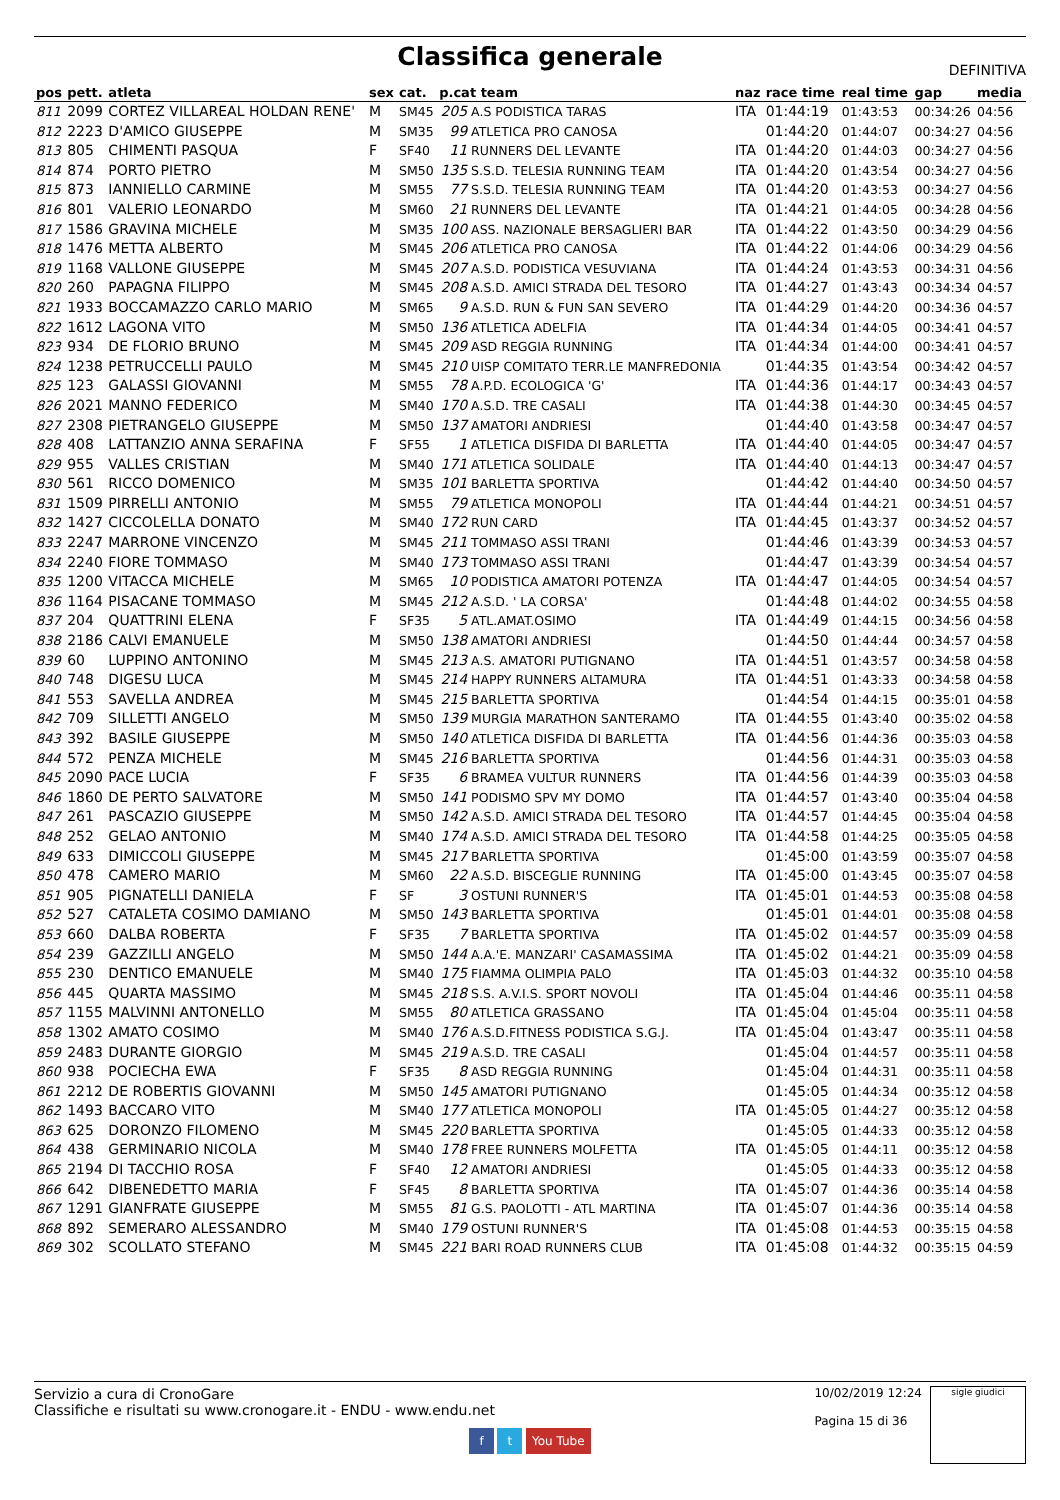Classifica generale
DEFINITIVA
| pos | pett. | atleta | sex | cat. | p.cat team | | naz | race time | real time | gap | media |
| --- | --- | --- | --- | --- | --- | --- | --- | --- | --- | --- | --- |
| 811 | 2099 | CORTEZ VILLAREAL HOLDAN RENE' | M | SM45 | 205 | A.S PODISTICA TARAS | ITA | 01:44:19 | 01:43:53 | 00:34:26 | 04:56 |
| 812 | 2223 | D'AMICO GIUSEPPE | M | SM35 | 99 | ATLETICA PRO CANOSA | | 01:44:20 | 01:44:07 | 00:34:27 | 04:56 |
| 813 | 805 | CHIMENTI PASQUA | F | SF40 | 11 | RUNNERS DEL LEVANTE | ITA | 01:44:20 | 01:44:03 | 00:34:27 | 04:56 |
| 814 | 874 | PORTO PIETRO | M | SM50 | 135 | S.S.D. TELESIA RUNNING TEAM | ITA | 01:44:20 | 01:43:54 | 00:34:27 | 04:56 |
| 815 | 873 | IANNIELLO CARMINE | M | SM55 | 77 | S.S.D. TELESIA RUNNING TEAM | ITA | 01:44:20 | 01:43:53 | 00:34:27 | 04:56 |
| 816 | 801 | VALERIO LEONARDO | M | SM60 | 21 | RUNNERS DEL LEVANTE | ITA | 01:44:21 | 01:44:05 | 00:34:28 | 04:56 |
| 817 | 1586 | GRAVINA MICHELE | M | SM35 | 100 | ASS. NAZIONALE BERSAGLIERI BAR | ITA | 01:44:22 | 01:43:50 | 00:34:29 | 04:56 |
| 818 | 1476 | METTA ALBERTO | M | SM45 | 206 | ATLETICA PRO CANOSA | ITA | 01:44:22 | 01:44:06 | 00:34:29 | 04:56 |
| 819 | 1168 | VALLONE GIUSEPPE | M | SM45 | 207 | A.S.D. PODISTICA VESUVIANA | ITA | 01:44:24 | 01:43:53 | 00:34:31 | 04:56 |
| 820 | 260 | PAPAGNA FILIPPO | M | SM45 | 208 | A.S.D. AMICI STRADA DEL TESORO | ITA | 01:44:27 | 01:43:43 | 00:34:34 | 04:57 |
| 821 | 1933 | BOCCAMAZZO CARLO MARIO | M | SM65 | 9 | A.S.D. RUN & FUN SAN SEVERO | ITA | 01:44:29 | 01:44:20 | 00:34:36 | 04:57 |
| 822 | 1612 | LAGONA VITO | M | SM50 | 136 | ATLETICA ADELFIA | ITA | 01:44:34 | 01:44:05 | 00:34:41 | 04:57 |
| 823 | 934 | DE FLORIO BRUNO | M | SM45 | 209 | ASD REGGIA RUNNING | ITA | 01:44:34 | 01:44:00 | 00:34:41 | 04:57 |
| 824 | 1238 | PETRUCCELLI PAULO | M | SM45 | 210 | UISP COMITATO TERR.LE MANFREDONIA | | 01:44:35 | 01:43:54 | 00:34:42 | 04:57 |
| 825 | 123 | GALASSI GIOVANNI | M | SM55 | 78 | A.P.D. ECOLOGICA 'G' | ITA | 01:44:36 | 01:44:17 | 00:34:43 | 04:57 |
| 826 | 2021 | MANNO FEDERICO | M | SM40 | 170 | A.S.D. TRE CASALI | ITA | 01:44:38 | 01:44:30 | 00:34:45 | 04:57 |
| 827 | 2308 | PIETRANGELO GIUSEPPE | M | SM50 | 137 | AMATORI ANDRIESI | | 01:44:40 | 01:43:58 | 00:34:47 | 04:57 |
| 828 | 408 | LATTANZIO ANNA SERAFINA | F | SF55 | 1 | ATLETICA DISFIDA DI BARLETTA | ITA | 01:44:40 | 01:44:05 | 00:34:47 | 04:57 |
| 829 | 955 | VALLES CRISTIAN | M | SM40 | 171 | ATLETICA SOLIDALE | ITA | 01:44:40 | 01:44:13 | 00:34:47 | 04:57 |
| 830 | 561 | RICCO DOMENICO | M | SM35 | 101 | BARLETTA SPORTIVA | | 01:44:42 | 01:44:40 | 00:34:50 | 04:57 |
| 831 | 1509 | PIRRELLI ANTONIO | M | SM55 | 79 | ATLETICA MONOPOLI | ITA | 01:44:44 | 01:44:21 | 00:34:51 | 04:57 |
| 832 | 1427 | CICCOLELLA DONATO | M | SM40 | 172 | RUN CARD | ITA | 01:44:45 | 01:43:37 | 00:34:52 | 04:57 |
| 833 | 2247 | MARRONE VINCENZO | M | SM45 | 211 | TOMMASO ASSI TRANI | | 01:44:46 | 01:43:39 | 00:34:53 | 04:57 |
| 834 | 2240 | FIORE TOMMASO | M | SM40 | 173 | TOMMASO ASSI TRANI | | 01:44:47 | 01:43:39 | 00:34:54 | 04:57 |
| 835 | 1200 | VITACCA MICHELE | M | SM65 | 10 | PODISTICA AMATORI POTENZA | ITA | 01:44:47 | 01:44:05 | 00:34:54 | 04:57 |
| 836 | 1164 | PISACANE TOMMASO | M | SM45 | 212 | A.S.D. ' LA CORSA' | | 01:44:48 | 01:44:02 | 00:34:55 | 04:58 |
| 837 | 204 | QUATTRINI ELENA | F | SF35 | 5 | ATL.AMAT.OSIMO | ITA | 01:44:49 | 01:44:15 | 00:34:56 | 04:58 |
| 838 | 2186 | CALVI EMANUELE | M | SM50 | 138 | AMATORI ANDRIESI | | 01:44:50 | 01:44:44 | 00:34:57 | 04:58 |
| 839 | 60 | LUPPINO ANTONINO | M | SM45 | 213 | A.S. AMATORI PUTIGNANO | ITA | 01:44:51 | 01:43:57 | 00:34:58 | 04:58 |
| 840 | 748 | DIGESU LUCA | M | SM45 | 214 | HAPPY RUNNERS ALTAMURA | ITA | 01:44:51 | 01:43:33 | 00:34:58 | 04:58 |
| 841 | 553 | SAVELLA ANDREA | M | SM45 | 215 | BARLETTA SPORTIVA | | 01:44:54 | 01:44:15 | 00:35:01 | 04:58 |
| 842 | 709 | SILLETTI ANGELO | M | SM50 | 139 | MURGIA MARATHON SANTERAMO | ITA | 01:44:55 | 01:43:40 | 00:35:02 | 04:58 |
| 843 | 392 | BASILE GIUSEPPE | M | SM50 | 140 | ATLETICA DISFIDA DI BARLETTA | ITA | 01:44:56 | 01:44:36 | 00:35:03 | 04:58 |
| 844 | 572 | PENZA MICHELE | M | SM45 | 216 | BARLETTA SPORTIVA | | 01:44:56 | 01:44:31 | 00:35:03 | 04:58 |
| 845 | 2090 | PACE LUCIA | F | SF35 | 6 | BRAMEA VULTUR RUNNERS | ITA | 01:44:56 | 01:44:39 | 00:35:03 | 04:58 |
| 846 | 1860 | DE PERTO SALVATORE | M | SM50 | 141 | PODISMO SPV MY DOMO | ITA | 01:44:57 | 01:43:40 | 00:35:04 | 04:58 |
| 847 | 261 | PASCAZIO GIUSEPPE | M | SM50 | 142 | A.S.D. AMICI STRADA DEL TESORO | ITA | 01:44:57 | 01:44:45 | 00:35:04 | 04:58 |
| 848 | 252 | GELAO ANTONIO | M | SM40 | 174 | A.S.D. AMICI STRADA DEL TESORO | ITA | 01:44:58 | 01:44:25 | 00:35:05 | 04:58 |
| 849 | 633 | DIMICCOLI GIUSEPPE | M | SM45 | 217 | BARLETTA SPORTIVA | | 01:45:00 | 01:43:59 | 00:35:07 | 04:58 |
| 850 | 478 | CAMERO MARIO | M | SM60 | 22 | A.S.D. BISCEGLIE RUNNING | ITA | 01:45:00 | 01:43:45 | 00:35:07 | 04:58 |
| 851 | 905 | PIGNATELLI DANIELA | F | SF | 3 | OSTUNI RUNNER'S | ITA | 01:45:01 | 01:44:53 | 00:35:08 | 04:58 |
| 852 | 527 | CATALETA COSIMO DAMIANO | M | SM50 | 143 | BARLETTA SPORTIVA | | 01:45:01 | 01:44:01 | 00:35:08 | 04:58 |
| 853 | 660 | DALBA ROBERTA | F | SF35 | 7 | BARLETTA SPORTIVA | ITA | 01:45:02 | 01:44:57 | 00:35:09 | 04:58 |
| 854 | 239 | GAZZILLI ANGELO | M | SM50 | 144 | A.A.'E. MANZARI' CASAMASSIMA | ITA | 01:45:02 | 01:44:21 | 00:35:09 | 04:58 |
| 855 | 230 | DENTICO EMANUELE | M | SM40 | 175 | FIAMMA OLIMPIA PALO | ITA | 01:45:03 | 01:44:32 | 00:35:10 | 04:58 |
| 856 | 445 | QUARTA MASSIMO | M | SM45 | 218 | S.S. A.V.I.S. SPORT NOVOLI | ITA | 01:45:04 | 01:44:46 | 00:35:11 | 04:58 |
| 857 | 1155 | MALVINNI ANTONELLO | M | SM55 | 80 | ATLETICA GRASSANO | ITA | 01:45:04 | 01:45:04 | 00:35:11 | 04:58 |
| 858 | 1302 | AMATO COSIMO | M | SM40 | 176 | A.S.D.FITNESS PODISTICA S.G.J. | ITA | 01:45:04 | 01:43:47 | 00:35:11 | 04:58 |
| 859 | 2483 | DURANTE GIORGIO | M | SM45 | 219 | A.S.D. TRE CASALI | | 01:45:04 | 01:44:57 | 00:35:11 | 04:58 |
| 860 | 938 | POCIECHA EWA | F | SF35 | 8 | ASD REGGIA RUNNING | | 01:45:04 | 01:44:31 | 00:35:11 | 04:58 |
| 861 | 2212 | DE ROBERTIS GIOVANNI | M | SM50 | 145 | AMATORI PUTIGNANO | | 01:45:05 | 01:44:34 | 00:35:12 | 04:58 |
| 862 | 1493 | BACCARO VITO | M | SM40 | 177 | ATLETICA MONOPOLI | ITA | 01:45:05 | 01:44:27 | 00:35:12 | 04:58 |
| 863 | 625 | DORONZO FILOMENO | M | SM45 | 220 | BARLETTA SPORTIVA | | 01:45:05 | 01:44:33 | 00:35:12 | 04:58 |
| 864 | 438 | GERMINARIO NICOLA | M | SM40 | 178 | FREE RUNNERS MOLFETTA | ITA | 01:45:05 | 01:44:11 | 00:35:12 | 04:58 |
| 865 | 2194 | DI TACCHIO ROSA | F | SF40 | 12 | AMATORI ANDRIESI | | 01:45:05 | 01:44:33 | 00:35:12 | 04:58 |
| 866 | 642 | DIBENEDETTO MARIA | F | SF45 | 8 | BARLETTA SPORTIVA | ITA | 01:45:07 | 01:44:36 | 00:35:14 | 04:58 |
| 867 | 1291 | GIANFRATE GIUSEPPE | M | SM55 | 81 | G.S. PAOLOTTI - ATL MARTINA | ITA | 01:45:07 | 01:44:36 | 00:35:14 | 04:58 |
| 868 | 892 | SEMERARO ALESSANDRO | M | SM40 | 179 | OSTUNI RUNNER'S | ITA | 01:45:08 | 01:44:53 | 00:35:15 | 04:58 |
| 869 | 302 | SCOLLATO STEFANO | M | SM45 | 221 | BARI ROAD RUNNERS CLUB | ITA | 01:45:08 | 01:44:32 | 00:35:15 | 04:59 |
Servizio a cura di CronoGare
Classifiche e risultati su www.cronogare.it - ENDU - www.endu.net
10/02/2019 12:24
Pagina 15 di 36
sigle giudici
f t You Tube